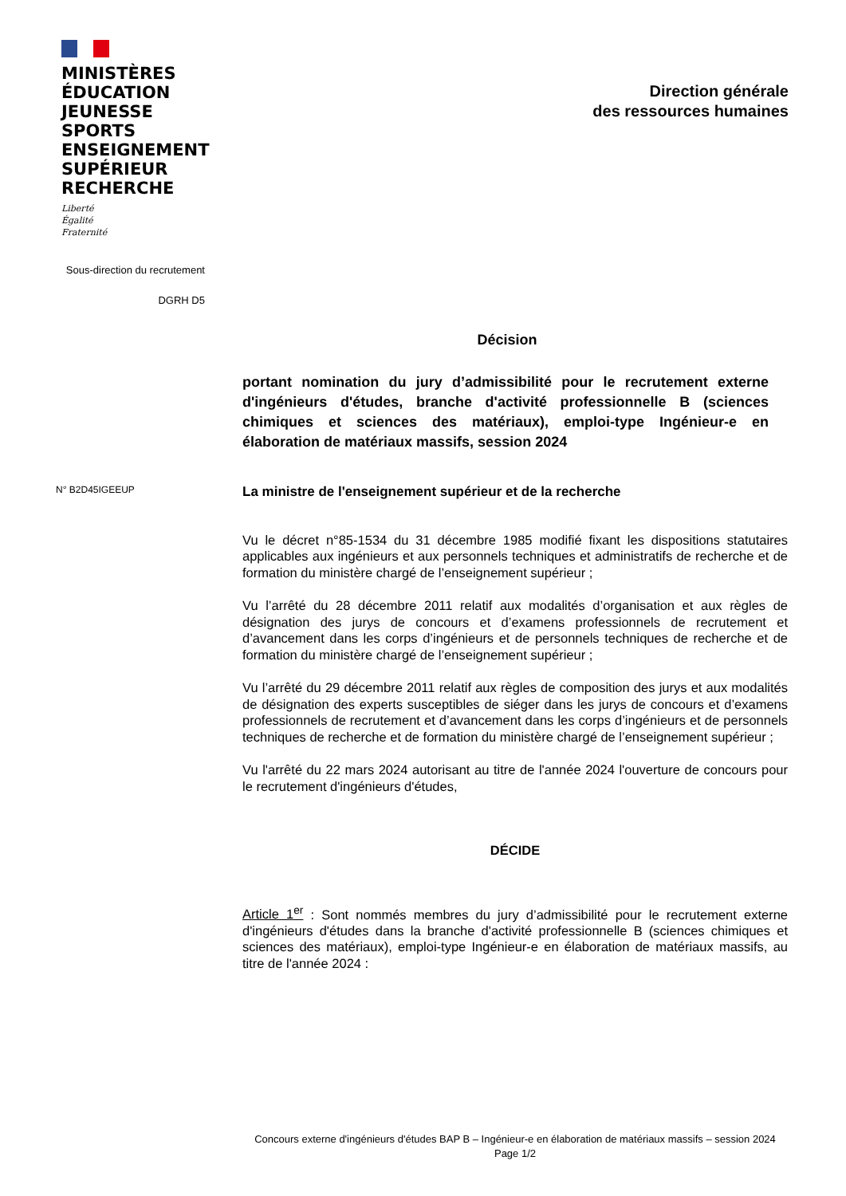MINISTÈRES
ÉDUCATION
JEUNESSE
SPORTS
ENSEIGNEMENT
SUPÉRIEUR
RECHERCHE
Liberté
Égalité
Fraternité
Direction générale
des ressources humaines
Sous-direction du recrutement
DGRH D5
Décision
portant nomination du jury d’admissibilité pour le recrutement externe d'ingénieurs d'études, branche d'activité professionnelle B (sciences chimiques et sciences des matériaux), emploi-type Ingénieur-e en élaboration de matériaux massifs, session 2024
N° B2D45IGEEUP
La ministre de l'enseignement supérieur et de la recherche
Vu le décret n°85-1534 du 31 décembre 1985 modifié fixant les dispositions statutaires applicables aux ingénieurs et aux personnels techniques et administratifs de recherche et de formation du ministère chargé de l’enseignement supérieur ;
Vu l’arrêté du 28 décembre 2011 relatif aux modalités d’organisation et aux règles de désignation des jurys de concours et d’examens professionnels de recrutement et d’avancement dans les corps d’ingénieurs et de personnels techniques de recherche et de formation du ministère chargé de l’enseignement supérieur ;
Vu l’arrêté du 29 décembre 2011 relatif aux règles de composition des jurys et aux modalités de désignation des experts susceptibles de siéger dans les jurys de concours et d’examens professionnels de recrutement et d’avancement dans les corps d’ingénieurs et de personnels techniques de recherche et de formation du ministère chargé de l’enseignement supérieur ;
Vu l'arrêté du 22 mars 2024 autorisant au titre de l'année 2024 l'ouverture de concours pour le recrutement d'ingénieurs d'études,
DÉCIDE
Article 1<sup>er</sup> : Sont nommés membres du jury d’admissibilité pour le recrutement externe d'ingénieurs d'études dans la branche d'activité professionnelle B (sciences chimiques et sciences des matériaux), emploi-type Ingénieur-e en élaboration de matériaux massifs, au titre de l'année 2024 :
Concours externe d'ingénieurs d'études BAP B – Ingénieur-e en élaboration de matériaux massifs – session 2024
Page 1/2